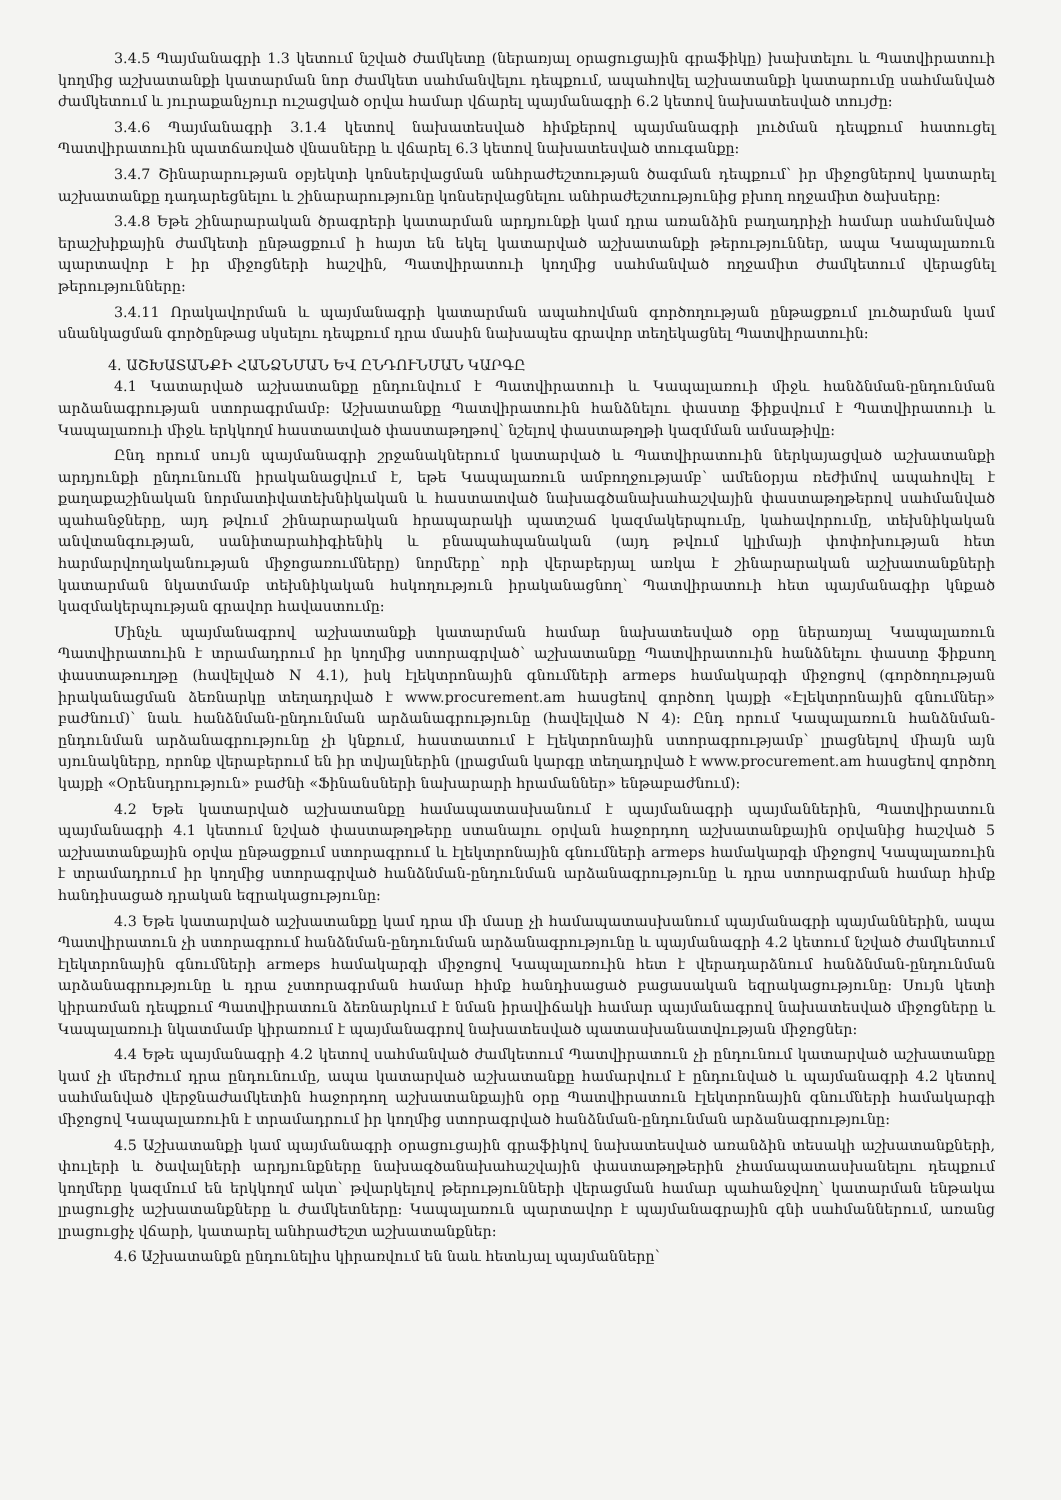3.4.5 Պայմանագրի 1.3 կետում նշված ժամկետը (ներառյալ օրացուցային գրաֆիկը) խախտելու և Պատվիրատուի կողմից աշխատանքի կատարման նոր ժամկետ սահմանվելու դեպքում, ապահովել աշխատանքի կատարումը սահմանված ժամկետում և յուրաքանչյուր ուշացված օրվա համար վճարել պայմանագրի 6.2 կետով նախատեսված տույժը:
3.4.6 Պայմանագրի 3.1.4 կետով նախատեսված հիմքերով պայմանագրի լուծման դեպքում հատուցել Պատվիրատուին պատճառված վնասները և վճարել 6.3 կետով նախատեսված տուգանքը:
3.4.7 Շինարարության օբյեկտի կոնսերվացման անհրաժեշտության ծագման դեպքում՝ իր միջոցներով կատարել աշխատանքը դադարեցնելու և շինարարությունը կոնսերվացնելու անհրաժեշտությունից բխող ողջամիտ ծախսերը:
3.4.8 Եթե շինարարական ծրագրերի կատարման արդյունքի կամ դրա առանձին բաղադրիչի համար սահմանված երաշխիքային ժամկետի ընթացքում ի հայտ են եկել կատարված աշխատանքի թերություններ, ապա Կապալառուն պարտավոր է իր միջոցների հաշվին, Պատվիրատուի կողմից սահմանված ողջամիտ ժամկետում վերացնել թերությունները:
3.4.11 Որակավորման և պայմանագրի կատարման ապահովման գործողության ընթացքում լուծարման կամ սնանկացման գործընթաց սկսելու դեպքում դրա մասին նախապես գրավոր տեղեկացնել Պատվիրատուին:
4. ԱՇԽԱՏԱՆՔԻ ՀԱՆՁՆՄԱՆ ԵՎ ԸՆԴՈՒՆՄԱՆ ԿԱՐԳԸ
4.1 Կատարված աշխատանքը ընդունվում է Պատվիրատուի և Կապալառուի միջև հանձնման-ընդունման արձանագրության ստորագրմամբ: Աշխատանքը Պատվիրատուին հանձնելու փաստը ֆիքսվում է Պատվիրատուի և Կապալառուի միջև երկկողմ հաստատված փաստաթղթով՝ նշելով փաստաթղթի կազմման ամսաթիվը:
Ընդ որում սույն պայմանագրի շրջանակներում կատարված և Պատվիրատուին ներկայացված աշխատանքի արդյունքի ընդունումն իրականացվում է, եթե Կապալառուն ամբողջությամբ՝ ամենօրյա ռեժիմով ապահովել է քաղաքաշինական նորմատիվատեխնիկական և հաստատված նախագծանախահաշվային փաստաթղթերով սահմանված պահանջները, այդ թվում շինարարական հրապարակի պատշաճ կազմակերպումը, կահավորումը, տեխնիկական անվտանգության, սանիտարահիգիենիկ և բնապահպանական (այդ թվում կլիմայի փոփոխության հետ հարմարվողականության միջոցառումները) նորմերը՝ որի վերաբերյալ առկա է շինարարական աշխատանքների կատարման նկատմամբ տեխնիկական հսկողություն իրականացնող՝ Պատվիրատուի հետ պայմանագիր կնքած կազմակերպության գրավոր հավաստումը:
Մինչև պայմանագրով աշխատանքի կատարման համար նախատեսված օրը ներառյալ Կապալառուն Պատվիրատուին է տրամադրում իր կողմից ստորագրված՝ աշխատանքը Պատվիրատուին հանձնելու փաստը ֆիքսող փաստաթուղթը (հավելված N 4.1), իսկ էլեկտրոնային գնումների armeps համակարգի միջոցով (գործողության իրականացման ձեռնարկը տեղադրված է www.procurement.am հասցեով գործող կայքի «Էլեկտրոնային գնումներ» բաժնում)՝ նաև հանձնման-ընդունման արձանագրությունը (հավելված N 4): Ընդ որում Կապալառուն հանձնման-ընդունման արձանագրությունը չի կնքում, հաստատում է էլեկտրոնային ստորագրությամբ՝ լրացնելով միայն այն սյունակները, որոնք վերաբերում են իր տվյալներին (լրացման կարգը տեղադրված է www.procurement.am հասցեով գործող կայքի «Օրենսդրություն» բաժնի «Ֆինանսների նախարարի հրամաններ» ենթաբաժնում):
4.2 Եթե կատարված աշխատանքը համապատասխանում է պայմանագրի պայմաններին, Պատվիրատուն պայմանագրի 4.1 կետում նշված փաստաթղթերը ստանալու օրվան հաջորդող աշխատանքային օրվանից հաշված 5 աշխատանքային օրվա ընթացքում ստորագրում և էլեկտրոնային գնումների armeps համակարգի միջոցով Կապալառուին է տրամադրում իր կողմից ստորագրված հանձնման-ընդունման արձանագրությունը և դրա ստորագրման համար հիմք հանդիսացած դրական եզրակացությունը:
4.3 Եթե կատարված աշխատանքը կամ դրա մի մասը չի համապատասխանում պայմանագրի պայմաններին, ապա Պատվիրատուն չի ստորագրում հանձնման-ընդունման արձանագրությունը և պայմանագրի 4.2 կետում նշված ժամկետում էլեկտրոնային գնումների armeps համակարգի միջոցով Կապալառուին հետ է վերադարձնում հանձնման-ընդունման արձանագրությունը և դրա չստորագրման համար հիմք հանդիսացած բացասական եզրակացությունը: Սույն կետի կիրառման դեպքում Պատվիրատուն ձեռնարկում է նման իրավիճակի համար պայմանագրով նախատեսված միջոցները և Կապալառուի նկատմամբ կիրառում է պայմանագրով նախատեսված պատասխանատվության միջոցներ:
4.4 Եթե պայմանագրի 4.2 կետով սահմանված ժամկետում Պատվիրատուն չի ընդունում կատարված աշխատանքը կամ չի մերժում դրա ընդունումը, ապա կատարված աշխատանքը համարվում է ընդունված և պայմանագրի 4.2 կետով սահմանված վերջնաժամկետին հաջորդող աշխատանքային օրը Պատվիրատուն էլեկտրոնային գնումների համակարգի միջոցով Կապալառուին է տրամադրում իր կողմից ստորագրված հանձնման-ընդունման արձանագրությունը:
4.5 Աշխատանքի կամ պայմանագրի օրացուցային գրաֆիկով նախատեսված առանձին տեսակի աշխատանքների, փուլերի և ծավալների արդյունքները նախագծանախահաշվային փաստաթղթերին չհամապատասխանելու դեպքում կողմերը կազմում են երկկողմ ակտ՝ թվարկելով թերությունների վերացման համար պահանջվող՝ կատարման ենթակա լրացուցիչ աշխատանքները և ժամկետները: Կապալառուն պարտավոր է պայմանագրային գնի սահմաններում, առանց լրացուցիչ վճարի, կատարել անհրաժեշտ աշխատանքներ:
4.6 Աշխատանքն ընդունելիս կիրառվում են նաև հետևյալ պայմանները՝